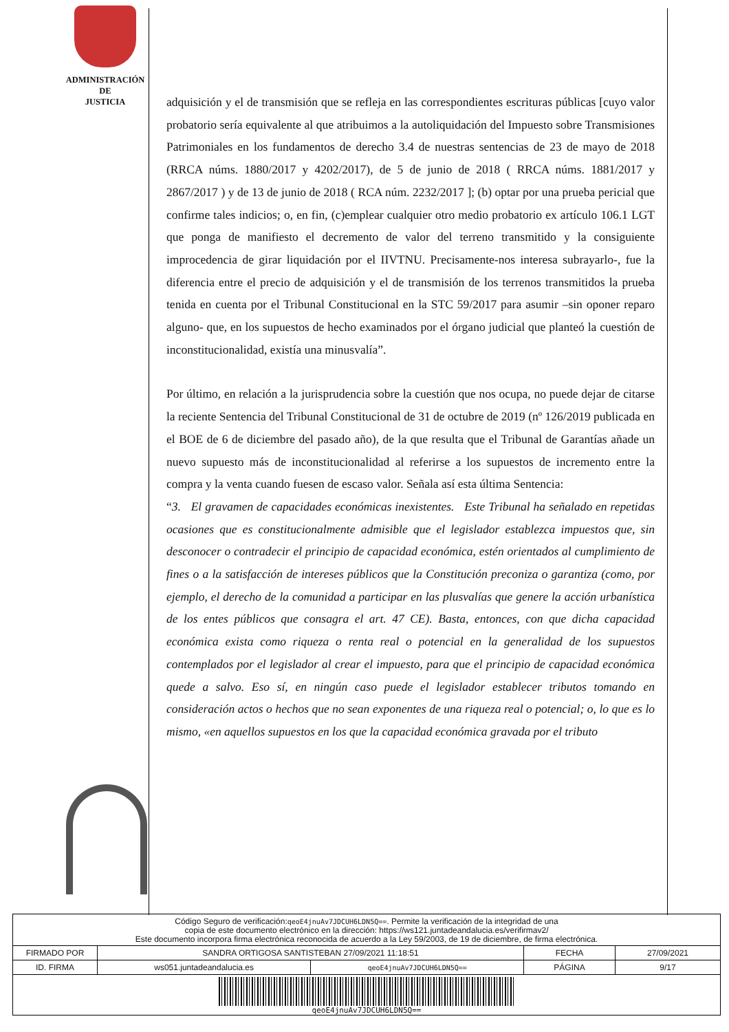ADMINISTRACIÓN
DE
JUSTICIA
adquisición y el de transmisión que se refleja en las correspondientes escrituras públicas [cuyo valor probatorio sería equivalente al que atribuimos a la autoliquidación del Impuesto sobre Transmisiones Patrimoniales en los fundamentos de derecho 3.4 de nuestras sentencias de 23 de mayo de 2018 (RRCA núms. 1880/2017 y 4202/2017), de 5 de junio de 2018 ( RRCA núms. 1881/2017 y 2867/2017 ) y de 13 de junio de 2018 ( RCA núm. 2232/2017 ]; (b) optar por una prueba pericial que confirme tales indicios; o, en fin, (c)emplear cualquier otro medio probatorio ex artículo 106.1 LGT que ponga de manifiesto el decremento de valor del terreno transmitido y la consiguiente improcedencia de girar liquidación por el IIVTNU. Precisamente-nos interesa subrayarlo-, fue la diferencia entre el precio de adquisición y el de transmisión de los terrenos transmitidos la prueba tenida en cuenta por el Tribunal Constitucional en la STC 59/2017 para asumir –sin oponer reparo alguno- que, en los supuestos de hecho examinados por el órgano judicial que planteó la cuestión de inconstitucionalidad, existía una minusvalía”.
Por último, en relación a la jurisprudencia sobre la cuestión que nos ocupa, no puede dejar de citarse la reciente Sentencia del Tribunal Constitucional de 31 de octubre de 2019 (nº 126/2019 publicada en el BOE de 6 de diciembre del pasado año), de la que resulta que el Tribunal de Garantías añade un nuevo supuesto más de inconstitucionalidad al referirse a los supuestos de incremento entre la compra y la venta cuando fuesen de escaso valor. Señala así esta última Sentencia:
“3. El gravamen de capacidades económicas inexistentes. Este Tribunal ha señalado en repetidas ocasiones que es constitucionalmente admisible que el legislador establezca impuestos que, sin desconocer o contradecir el principio de capacidad económica, estén orientados al cumplimiento de fines o a la satisfacción de intereses públicos que la Constitución preconiza o garantiza (como, por ejemplo, el derecho de la comunidad a participar en las plusvalías que genere la acción urbanística de los entes públicos que consagra el art. 47 CE). Basta, entonces, con que dicha capacidad económica exista como riqueza o renta real o potencial en la generalidad de los supuestos contemplados por el legislador al crear el impuesto, para que el principio de capacidad económica quede a salvo. Eso sí, en ningún caso puede el legislador establecer tributos tomando en consideración actos o hechos que no sean exponentes de una riqueza real o potencial; o, lo que es lo mismo, «en aquellos supuestos en los que la capacidad económica gravada por el tributo
Código Seguro de verificación:qeoE4jnuAv7JDCUH6LDN5Q==. Permite la verificación de la integridad de una
copia de este documento electrónico en la dirección: https://ws121.juntadeandalucia.es/verifirmav2/
Este documento incorpora firma electrónica reconocida de acuerdo a la Ley 59/2003, de 19 de diciembre, de firma electrónica.
| FIRMADO POR | SANDRA ORTIGOSA SANTISTEBAN 27/09/2021 11:18:51 | | FECHA | 27/09/2021 |
| ID. FIRMA | ws051.juntadeandalucia.es | qeoE4jnuAv7JDCUH6LDN5Q== | PÁGINA | 9/17 |
qeoE4jnuAv7JDCUH6LDN5Q==